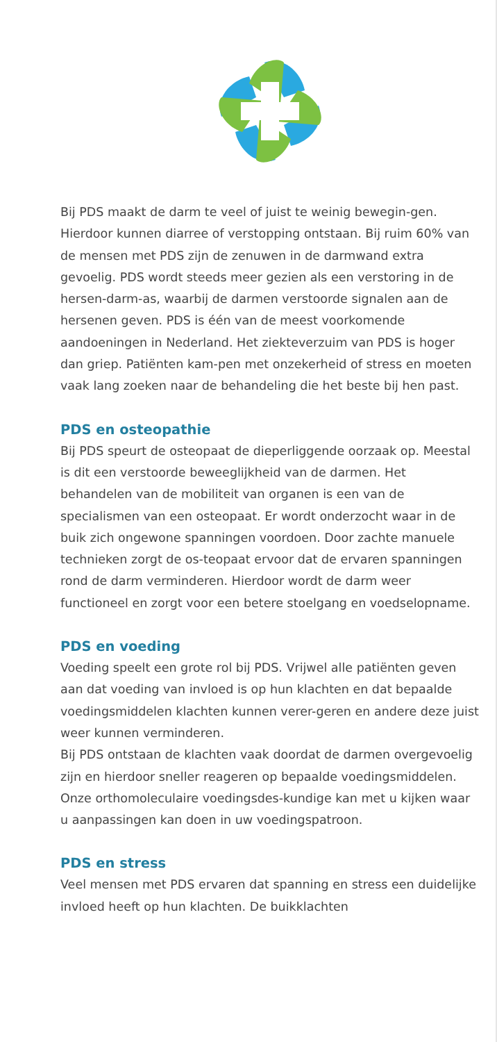Bij PDS maakt de darm te veel of juist te weinig bewegin-gen. Hierdoor kunnen diarree of verstopping ontstaan. Bij ruim 60% van de mensen met PDS zijn de zenuwen in de darmwand extra gevoelig. PDS wordt steeds meer gezien als een verstoring in de hersen-darm-as, waarbij de darmen verstoorde signalen aan de hersenen geven. PDS is één van de meest voorkomende aandoeningen in Nederland. Het ziekteverzuim van PDS is hoger dan griep. Patiënten kam-pen met onzekerheid of stress en moeten vaak lang zoeken naar de behandeling die het beste bij hen past.
PDS en osteopathie
Bij PDS speurt de osteopaat de dieperliggende oorzaak op. Meestal is dit een verstoorde beweeglijkheid van de darmen. Het behandelen van de mobiliteit van organen is een van de specialismen van een osteopaat. Er wordt onderzocht waar in de buik zich ongewone spanningen voordoen. Door zachte manuele technieken zorgt de os-teopaat ervoor dat de ervaren spanningen rond de darm verminderen. Hierdoor wordt de darm weer functioneel en zorgt voor een betere stoelgang en voedselopname.
PDS en voeding
Voeding speelt een grote rol bij PDS. Vrijwel alle patiënten geven aan dat voeding van invloed is op hun klachten en dat bepaalde voedingsmiddelen klachten kunnen verer-geren en andere deze juist weer kunnen verminderen.
Bij PDS ontstaan de klachten vaak doordat de darmen overgevoelig zijn en hierdoor sneller reageren op bepaalde voedingsmiddelen. Onze orthomoleculaire voedingsdes-kundige kan met u kijken waar u aanpassingen kan doen in uw voedingspatroon.
PDS en stress
Veel mensen met PDS ervaren dat spanning en stress een duidelijke invloed heeft op hun klachten. De buikklachten